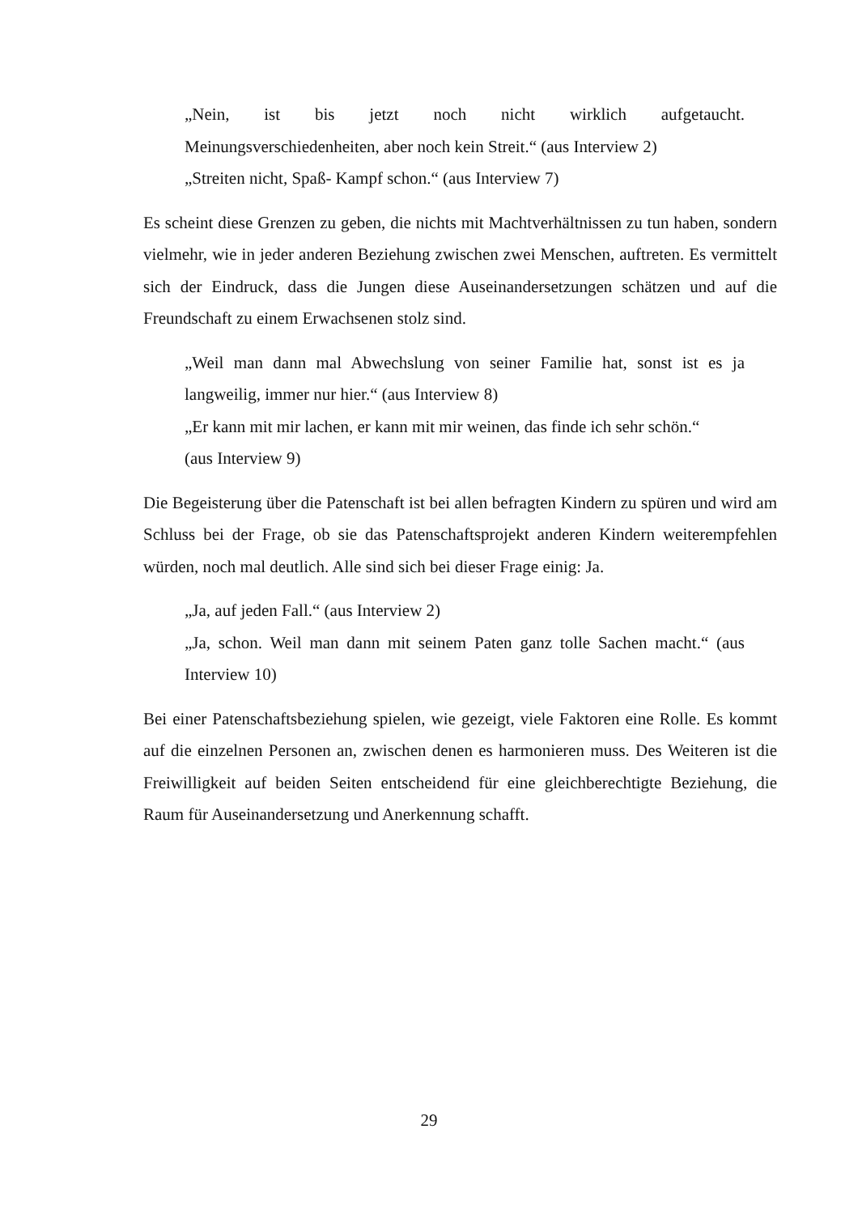„Nein, ist bis jetzt noch nicht wirklich aufgetaucht.
Meinungsverschiedenheiten, aber noch kein Streit.“ (aus Interview 2)
„Streiten nicht, Spaß- Kampf schon.“ (aus Interview 7)
Es scheint diese Grenzen zu geben, die nichts mit Machtverhältnissen zu tun haben, sondern vielmehr, wie in jeder anderen Beziehung zwischen zwei Menschen, auftreten. Es vermittelt sich der Eindruck, dass die Jungen diese Auseinandersetzungen schätzen und auf die Freundschaft zu einem Erwachsenen stolz sind.
„Weil man dann mal Abwechslung von seiner Familie hat, sonst ist es ja langweilig, immer nur hier.“ (aus Interview 8)
„Er kann mit mir lachen, er kann mit mir weinen, das finde ich sehr schön.“
(aus Interview 9)
Die Begeisterung über die Patenschaft ist bei allen befragten Kindern zu spüren und wird am Schluss bei der Frage, ob sie das Patenschaftsprojekt anderen Kindern weiterempfehlen würden, noch mal deutlich. Alle sind sich bei dieser Frage einig: Ja.
„Ja, auf jeden Fall.“ (aus Interview 2)
„Ja, schon. Weil man dann mit seinem Paten ganz tolle Sachen macht.“ (aus Interview 10)
Bei einer Patenschaftsbeziehung spielen, wie gezeigt, viele Faktoren eine Rolle. Es kommt auf die einzelnen Personen an, zwischen denen es harmonieren muss. Des Weiteren ist die Freiwilligkeit auf beiden Seiten entscheidend für eine gleichberechtigte Beziehung, die Raum für Auseinandersetzung und Anerkennung schafft.
29